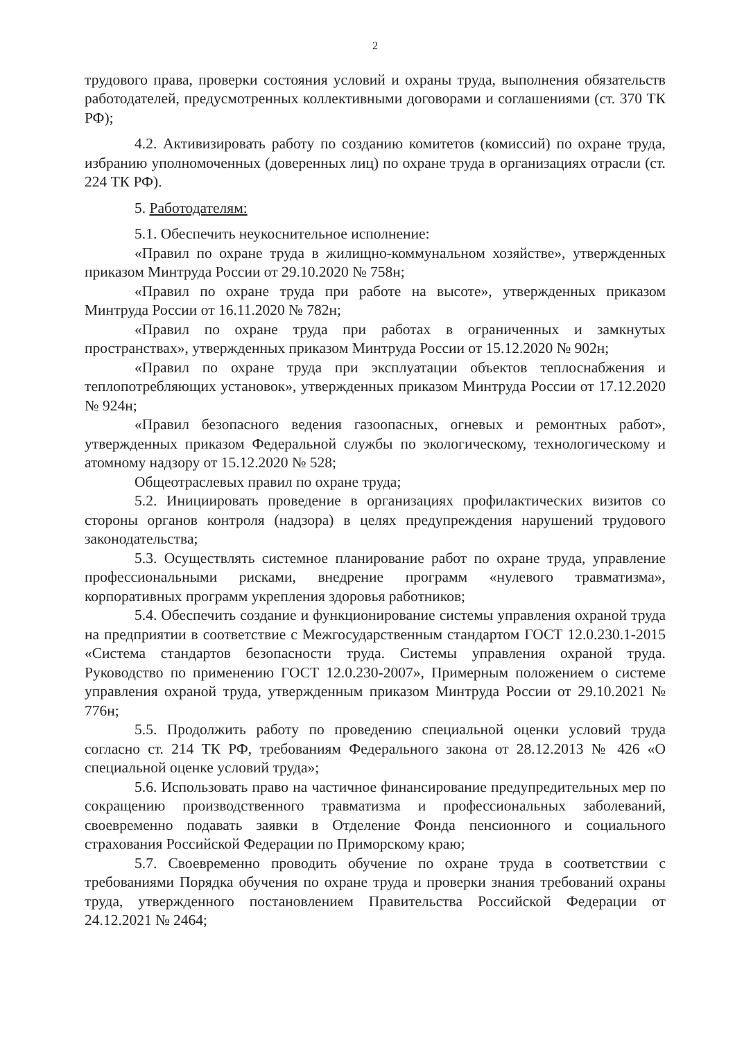2
трудового права, проверки состояния условий и охраны труда, выполнения обязательств работодателей, предусмотренных коллективными договорами и соглашениями (ст. 370 ТК РФ);
4.2. Активизировать работу по созданию комитетов (комиссий) по охране труда, избранию уполномоченных (доверенных лиц) по охране труда в организациях отрасли (ст. 224 ТК РФ).
5. Работодателям:
5.1. Обеспечить неукоснительное исполнение:
«Правил по охране труда в жилищно-коммунальном хозяйстве», утвержденных приказом Минтруда России от 29.10.2020 № 758н;
«Правил по охране труда при работе на высоте», утвержденных приказом Минтруда России от 16.11.2020 № 782н;
«Правил по охране труда при работах в ограниченных и замкнутых пространствах», утвержденных приказом Минтруда России от 15.12.2020 № 902н;
«Правил по охране труда при эксплуатации объектов теплоснабжения и теплопотребляющих установок», утвержденных приказом Минтруда России от 17.12.2020 № 924н;
«Правил безопасного ведения газоопасных, огневых и ремонтных работ», утвержденных приказом Федеральной службы по экологическому, технологическому и атомному надзору от 15.12.2020 № 528;
Общеотраслевых правил по охране труда;
5.2. Инициировать проведение в организациях профилактических визитов со стороны органов контроля (надзора) в целях предупреждения нарушений трудового законодательства;
5.3. Осуществлять системное планирование работ по охране труда, управление профессиональными рисками, внедрение программ «нулевого травматизма», корпоративных программ укрепления здоровья работников;
5.4. Обеспечить создание и функционирование системы управления охраной труда на предприятии в соответствие с Межгосударственным стандартом ГОСТ 12.0.230.1-2015 «Система стандартов безопасности труда. Системы управления охраной труда. Руководство по применению ГОСТ 12.0.230-2007», Примерным положением о системе управления охраной труда, утвержденным приказом Минтруда России от 29.10.2021 № 776н;
5.5. Продолжить работу по проведению специальной оценки условий труда согласно ст. 214 ТК РФ, требованиям Федерального закона от 28.12.2013 № 426 «О специальной оценке условий труда»;
5.6. Использовать право на частичное финансирование предупредительных мер по сокращению производственного травматизма и профессиональных заболеваний, своевременно подавать заявки в Отделение Фонда пенсионного и социального страхования Российской Федерации по Приморскому краю;
5.7. Своевременно проводить обучение по охране труда в соответствии с требованиями Порядка обучения по охране труда и проверки знания требований охраны труда, утвержденного постановлением Правительства Российской Федерации от 24.12.2021 № 2464;